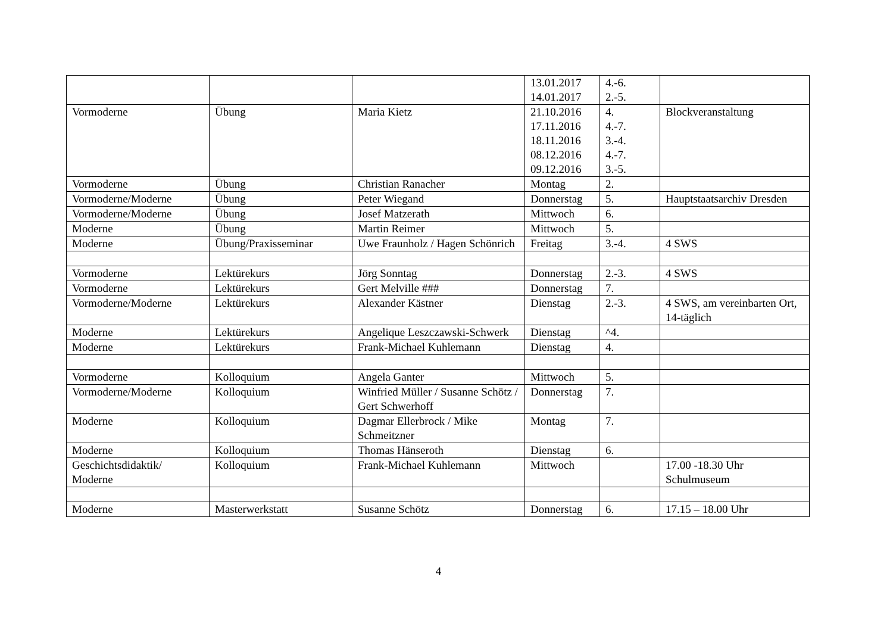| | | | 13.01.2017 14.01.2017 | 4.-6. 2.-5. | |
| Vormoderne | Übung | Maria Kietz | 21.10.2016 17.11.2016 18.11.2016 08.12.2016 09.12.2016 | 4. 4.-7. 3.-4. 4.-7. 3.-5. | Blockveranstaltung |
| Vormoderne | Übung | Christian Ranacher | Montag | 2. | |
| Vormoderne/Moderne | Übung | Peter Wiegand | Donnerstag | 5. | Hauptstaatsarchiv Dresden |
| Vormoderne/Moderne | Übung | Josef Matzerath | Mittwoch | 6. | |
| Moderne | Übung | Martin Reimer | Mittwoch | 5. | |
| Moderne | Übung/Praxisseminar | Uwe Fraunholz / Hagen Schönrich | Freitag | 3.-4. | 4 SWS |
| Vormoderne | Lektürekurs | Jörg Sonntag | Donnerstag | 2.-3. | 4 SWS |
| Vormoderne | Lektürekurs | Gert Melville ### | Donnerstag | 7. | |
| Vormoderne/Moderne | Lektürekurs | Alexander Kästner | Dienstag | 2.-3. | 4 SWS, am vereinbarten Ort, 14-täglich |
| Moderne | Lektürekurs | Angelique Leszczawski-Schwerk | Dienstag | ^4. | |
| Moderne | Lektürekurs | Frank-Michael Kuhlemann | Dienstag | 4. | |
| Vormoderne | Kolloquium | Angela Ganter | Mittwoch | 5. | |
| Vormoderne/Moderne | Kolloquium | Winfried Müller / Susanne Schötz / Gert Schwerhoff | Donnerstag | 7. | |
| Moderne | Kolloquium | Dagmar Ellerbrock / Mike Schmeitzner | Montag | 7. | |
| Moderne | Kolloquium | Thomas Hänseroth | Dienstag | 6. | |
| Geschichtsdidaktik/ Moderne | Kolloquium | Frank-Michael Kuhlemann | Mittwoch | | 17.00 -18.30 Uhr Schulmuseum |
| Moderne | Masterwerkstatt | Susanne Schötz | Donnerstag | 6. | 17.15 – 18.00 Uhr |
4